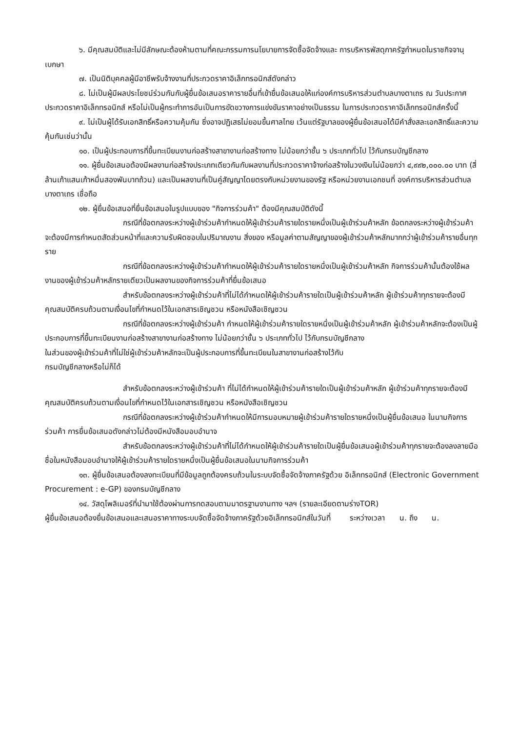๖. มีคุณสมบัติและไม่มีลักษณะต้องห้ามตามที่คณะกรรมการนโยบายการจัดซื้อจัดจ้างและ การบริหารพัสดุภาครัฐกำหนดในราชกิจจานุเบกษา
๗. เป็นนิติบุคคลผู้มีอาชีพรับจ้างงานที่ประกวดราคาอิเล็กทรอนิกส์ดังกล่าว
๘. ไม่เป็นผู้มีผลประโยชน์ร่วมกันกับผู้ยื่นข้อเสนอราคารายอื่นที่เข้ายื่นข้อเสนอให้แก่องค์การบริหารส่วนตำบลบางตาเถร ณ วันประกาศประกวดราคาอิเล็กทรอนิกส์ หรือไม่เป็นผู้กระทำการอันเป็นการขัดขวางการแข่งขันราคาอย่างเป็นธรรม ในการประกวดราคาอิเล็กทรอนิกส์ครั้งนี้
๙. ไม่เป็นผู้ได้รับเอกสิทธิ์หรือความคุ้มกัน ซึ่งอาจปฏิเสธไม่ยอมขึ้นศาลไทย เว้นแต่รัฐบาลของผู้ยื่นข้อเสนอได้มีคำสั่งสละเอกสิทธิ์และความคุ้มกันเช่นว่านั้น
๑๐. เป็นผู้ประกอบการที่ขึ้นทะเบียนงานก่อสร้างสาขางานก่อสร้างทาง ไม่น้อยกว่าชั้น ๖ ประเภททั่วไป ไว้กับกรมบัญชีกลาง
๑๑. ผู้ยื่นข้อเสนอต้องมีผลงานก่อสร้างประเภทเดียวกันกับผลงานที่ประกวดราคาจ้างก่อสร้างในวงเงินไม่น้อยกว่า ๔,๙๙๒,๐๐๐.๐๐ บาท (สี่ล้านเก้าแสนเก้าหมื่นสองพันบาทถ้วน) และเป็นผลงานที่เป็นคู่สัญญาโดยตรงกับหน่วยงานของรัฐ หรือหน่วยงานเอกชนที่ องค์การบริหารส่วนตำบลบางตาเถร เชื่อถือ
๑๒. ผู้ยื่นข้อเสนอที่ยื่นข้อเสนอในรูปแบบของ "กิจการร่วมค้า" ต้องมีคุณสมบัติดังนี้
กรณีที่ข้อตกลงระหว่างผู้เข้าร่วมค้ากำหนดให้ผู้เข้าร่วมค้ารายใดรายหนึ่งเป็นผู้เข้าร่วมค้าหลัก ข้อตกลงระหว่างผู้เข้าร่วมค้าจะต้องมีการกำหนดสัดส่วนหน้าที่และความรับผิดชอบในปริมาณงาน สิ่งของ หรือมูลค่าตามสัญญาของผู้เข้าร่วมค้าหลักมากกว่าผู้เข้าร่วมค้ารายอื่นทุกราย
กรณีที่ข้อตกลงระหว่างผู้เข้าร่วมค้ากำหนดให้ผู้เข้าร่วมค้ารายใดรายหนึ่งเป็นผู้เข้าร่วมค้าหลัก กิจการร่วมค้านั้นต้องใช้ผลงานของผู้เข้าร่วมค้าหลักรายเดียวเป็นผลงานของกิจการร่วมค้าที่ยื่นข้อเสนอ
สำหรับข้อตกลงระหว่างผู้เข้าร่วมค้าที่ไม่ได้กำหนดให้ผู้เข้าร่วมค้ารายใดเป็นผู้เข้าร่วมค้าหลัก ผู้เข้าร่วมค้าทุกรายจะต้องมีคุณสมบัติครบถ้วนตามเงื่อนไขที่กำหนดไว้ในเอกสารเชิญชวน หรือหนังสือเชิญชวน
กรณีที่ข้อตกลงระหว่างผู้เข้าร่วมค้า กำหนดให้ผู้เข้าร่วมค้ารายใดรายหนึ่งเป็นผู้เข้าร่วมค้าหลัก ผู้เข้าร่วมค้าหลักจะต้องเป็นผู้ประกอบการที่ขึ้นทะเบียนงานก่อสร้างสาขางานก่อสร้างทาง ไม่น้อยกว่าชั้น ๖ ประเภททั่วไป ไว้กับกรมบัญชีกลาง
ในส่วนของผู้เข้าร่วมค้าที่ไม่ใช่ผู้เข้าร่วมค้าหลักจะเป็นผู้ประกอบการที่ขึ้นทะเบียนในสาขางานก่อสร้างไว้กับ
กรมบัญชีกลางหรือไม่ก็ได้
สำหรับข้อตกลงระหว่างผู้เข้าร่วมค้า ที่ไม่ได้กำหนดให้ผู้เข้าร่วมค้ารายใดเป็นผู้เข้าร่วมค้าหลัก ผู้เข้าร่วมค้าทุกรายจะต้องมีคุณสมบัติครบถ้วนตามเงื่อนไขที่กำหนดไว้ในเอกสารเชิญชวน หรือหนังสือเชิญชวน
กรณีที่ข้อตกลงระหว่างผู้เข้าร่วมค้ากำหนดให้มีการมอบหมายผู้เข้าร่วมค้ารายใดรายหนึ่งเป็นผู้ยื่นข้อเสนอ ในนามกิจการร่วมค้า การยื่นข้อเสนอดังกล่าวไม่ต้องมีหนังสือมอบอำนาจ
สำหรับข้อตกลงระหว่างผู้เข้าร่วมค้าที่ไม่ได้กำหนดให้ผู้เข้าร่วมค้ารายใดเป็นผู้ยื่นข้อเสนอผู้เข้าร่วมค้าทุกรายจะต้องลงลายมือชื่อในหนังสือมอบอำนาจให้ผู้เข้าร่วมค้ารายใดรายหนึ่งเป็นผู้ยื่นข้อเสนอในนามกิจการร่วมค้า
๑๓. ผู้ยื่นข้อเสนอต้องลงทะเบียนที่มีข้อมูลถูกต้องครบถ้วนในระบบจัดซื้อจัดจ้างภาครัฐด้วย อิเล็กทรอนิกส์ (Electronic Government Procurement : e-GP) ของกรมบัญชีกลาง
๑๔. วัสดุโพลิเมอร์ที่นำมาใช้ต้องผ่านการทดสอบตามมาตรฐานงานทาง ฯลฯ (รายละเอียดตามร่างTOR)
ผู้ยื่นข้อเสนอต้องยื่นข้อเสนอและเสนอราคาทางระบบจัดซื้อจัดจ้างภาครัฐด้วยอิเล็กทรอนิกส์ในวันที่ ระหว่างเวลา น. ถึง น.